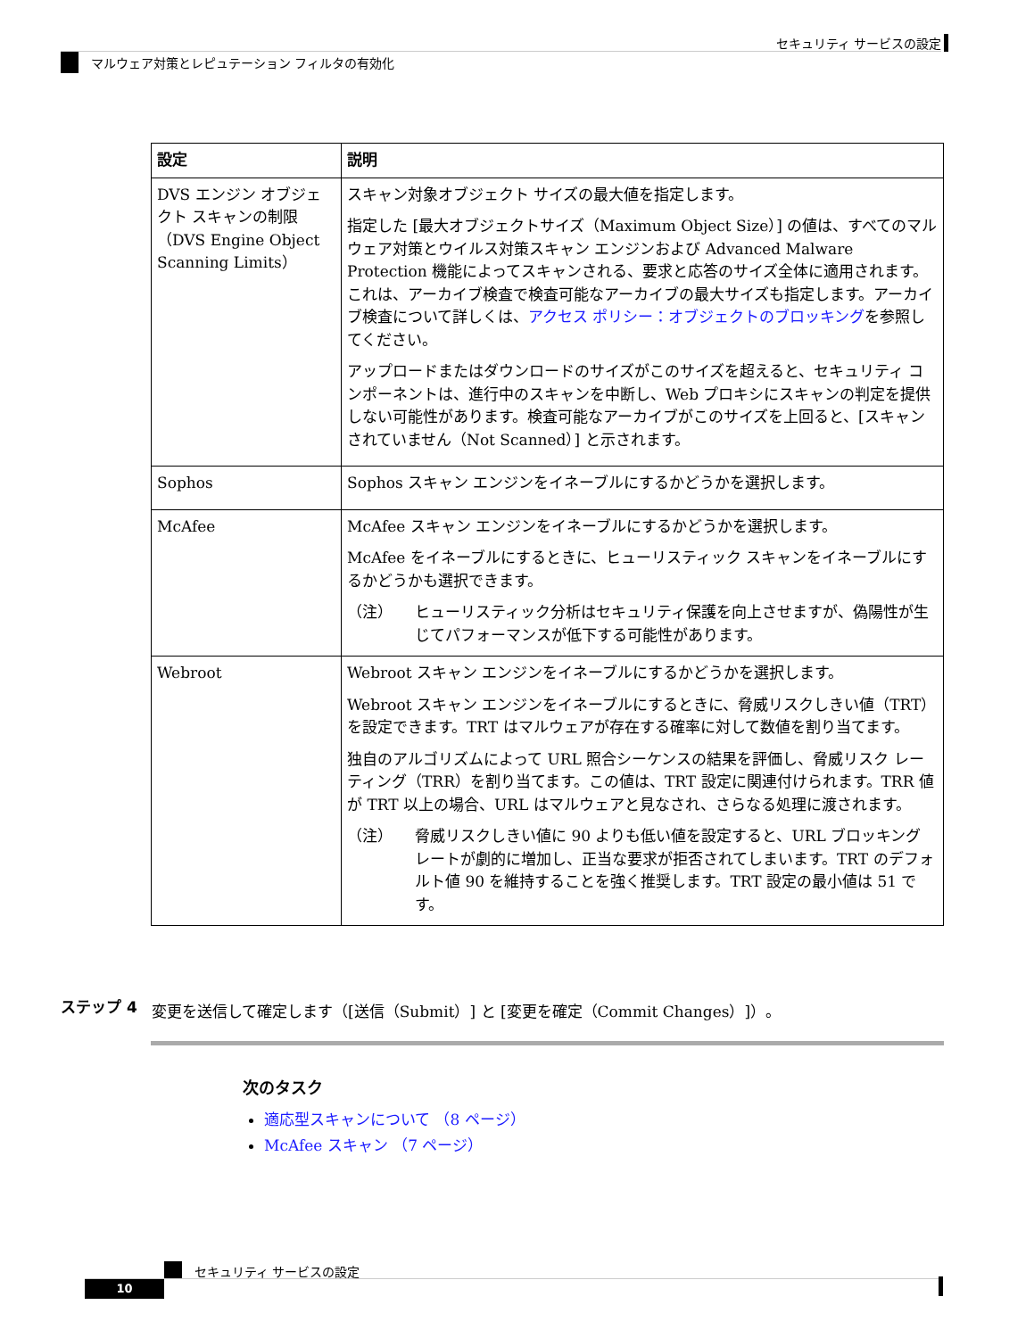セキュリティ サービスの設定
マルウェア対策とレピュテーション フィルタの有効化
| 設定 | 説明 |
| --- | --- |
| DVS エンジン オブジェクト スキャンの制限（DVS Engine Object Scanning Limits） | スキャン対象オブジェクト サイズの最大値を指定します。 指定した [最大オブジェクトサイズ（Maximum Object Size）] の値は、すべてのマルウェア対策とウイルス対策スキャン エンジンおよび Advanced Malware Protection 機能によってスキャンされる、要求と応答のサイズ全体に適用されます。これは、アーカイブ検査で検査可能なアーカイブの最大サイズも指定します。アーカイブ検査について詳しくは、 アクセス ポリシー：オブジェクトのブロッキング を参照してください。 アップロードまたはダウンロードのサイズがこのサイズを超えると、セキュリティ コンポーネントは、進行中のスキャンを中断し、Web プロキシにスキャンの判定を提供しない可能性があります。検査可能なアーカイブがこのサイズを上回ると、[スキャンされていません（Not Scanned）] と示されます。 |
| Sophos | Sophos スキャン エンジンをイネーブルにするかどうかを選択します。 |
| McAfee | McAfee スキャン エンジンをイネーブルにするかどうかを選択します。 McAfee をイネーブルにするときに、ヒューリスティック スキャンをイネーブルにするかどうかも選択できます。 （注） ヒューリスティック分析はセキュリティ保護を向上させますが、偽陽性が生じてパフォーマンスが低下する可能性があります。 |
| Webroot | Webroot スキャン エンジンをイネーブルにするかどうかを選択します。 Webroot スキャン エンジンをイネーブルにするときに、脅威リスクしきい値（TRT）を設定できます。TRT はマルウェアが存在する確率に対して数値を割り当てます。 独自のアルゴリズムによって URL 照合シーケンスの結果を評価し、脅威リスク レーティング（TRR）を割り当てます。この値は、TRT 設定に関連付けられます。TRR 値が TRT 以上の場合、URL はマルウェアと見なされ、さらなる処理に渡されます。 （注） 脅威リスクしきい値に 90 よりも低い値を設定すると、URL ブロッキング レートが劇的に増加し、正当な要求が拒否されてしまいます。TRT のデフォルト値 90 を維持することを強く推奨します。TRT 設定の最小値は 51 です。 |
ステップ 4 変更を送信して確定します（[送信（Submit）] と [変更を確定（Commit Changes）]）。
次のタスク
適応型スキャンについて （8 ページ）
McAfee スキャン （7 ページ）
セキュリティ サービスの設定
10